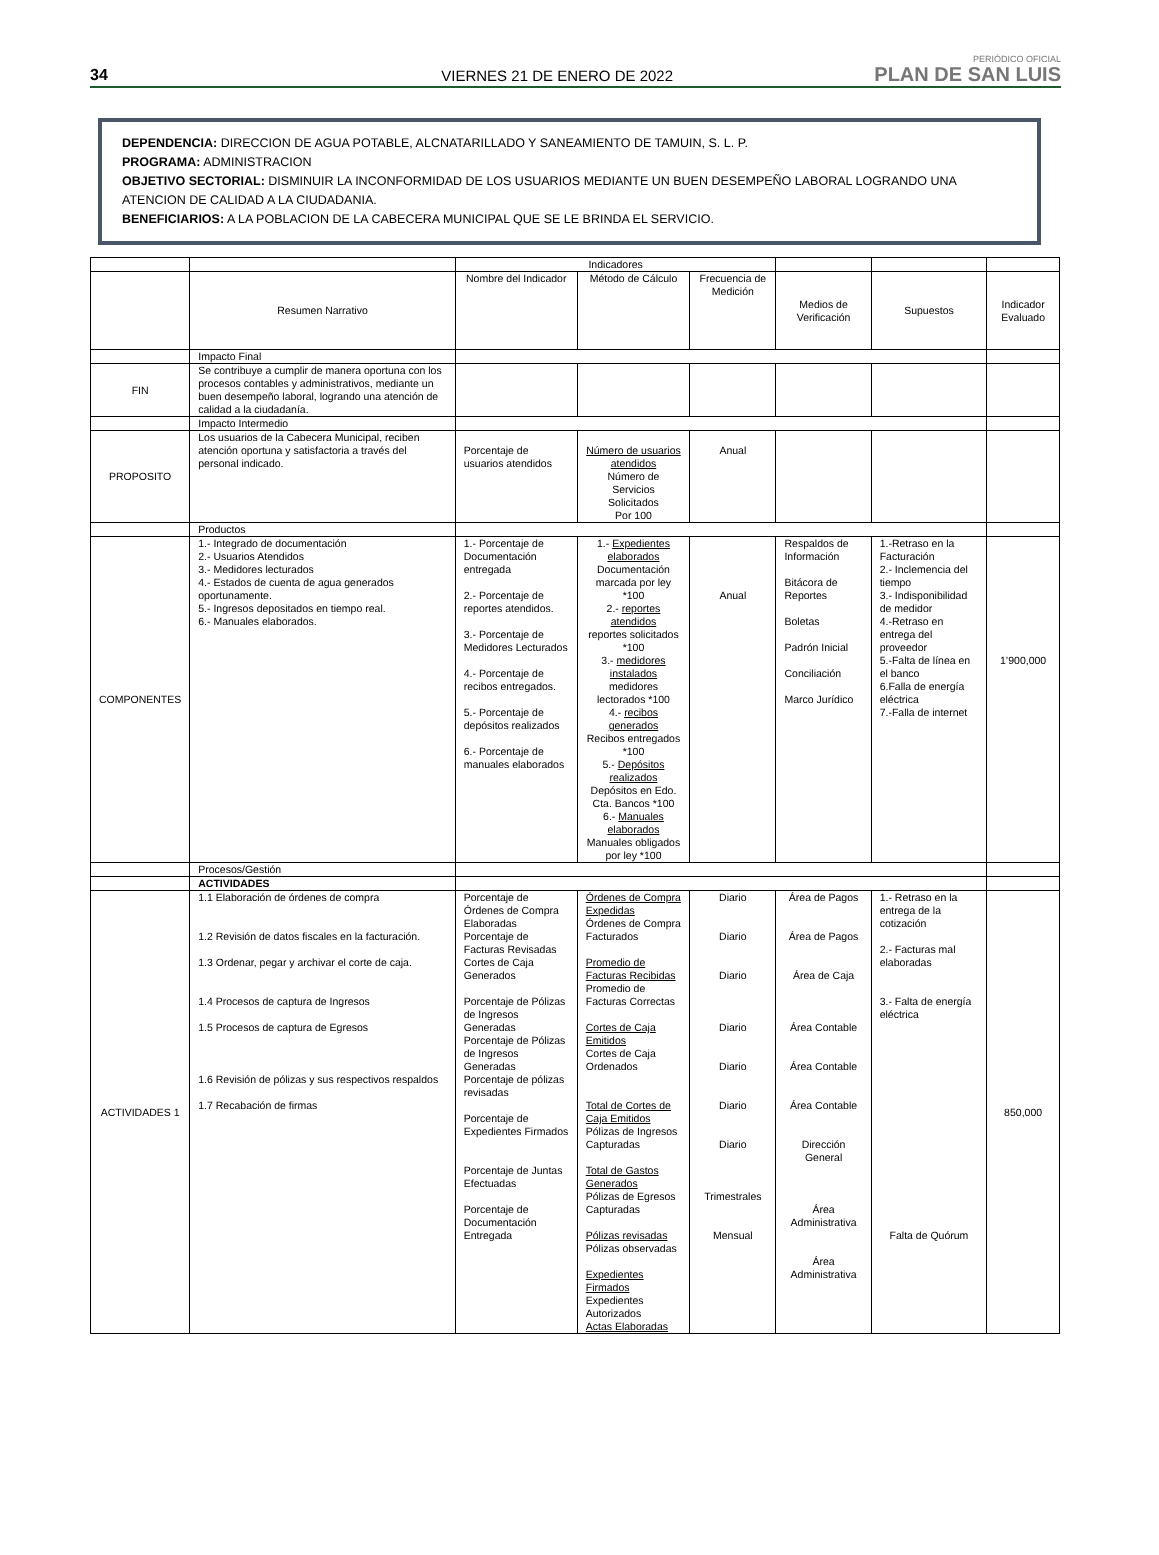34
VIERNES 21 DE ENERO DE 2022
PERIÓDICO OFICIAL
PLAN DE SAN LUIS
DEPENDENCIA: DIRECCION DE AGUA POTABLE, ALCNATARILLADO Y SANEAMIENTO DE TAMUIN, S. L. P.
PROGRAMA: ADMINISTRACION
OBJETIVO SECTORIAL: DISMINUIR LA INCONFORMIDAD DE LOS USUARIOS MEDIANTE UN BUEN DESEMPEÑO LABORAL LOGRANDO UNA ATENCION DE CALIDAD A LA CIUDADANIA.
BENEFICIARIOS: A LA POBLACION DE LA CABECERA MUNICIPAL QUE SE LE BRINDA EL SERVICIO.
| | | Indicadores | | | | | |
| --- | --- | --- | --- | --- | --- | --- | --- |
| | Resumen Narrativo | Nombre del Indicador | Método de Cálculo | Frecuencia de Medición | Medios de Verificación | Supuestos | Indicador Evaluado |
| | Impacto Final | | | | | | |
| FIN | Se contribuye a cumplir de manera oportuna con los procesos contables y administrativos, mediante un buen desempeño laboral, logrando una atención de calidad a la ciudadanía. | | | | | | |
| | Impacto Intermedio | | | | | | |
| PROPOSITO | Los usuarios de la Cabecera Municipal, reciben atención oportuna y satisfactoria a través del personal indicado. | Porcentaje de usuarios atendidos | Número de usuarios atendidos Número de Servicios Solicitados Por 100 | Anual | | | |
| | Productos | | | | | | |
| COMPONENTES | 1.- Integrado de documentación 2.- Usuarios Atendidos 3.- Medidores lecturados 4.- Estados de cuenta de agua generados oportunamente. 5.- Ingresos depositados en tiempo real. 6.- Manuales elaborados. | 1.- Porcentaje de Documentación entregada 2.- Porcentaje de reportes atendidos. 3.- Porcentaje de Medidores Lecturados 4.- Porcentaje de recibos entregados. 5.- Porcentaje de depósitos realizados 6.- Porcentaje de manuales elaborados | 1.- Expedientes elaborados Documentación marcada por ley *100 2.- reportes atendidos reportes solicitados *100 3.- medidores instalados medidores lectorados *100 4.- recibos generados Recibos entregados *100 5.- Depósitos realizados Depósitos en Edo. Cta. Bancos *100 6.- Manuales elaborados Manuales obligados por ley *100 | Anual | Respaldos de Información Bitácora de Reportes Boletas Padrón Inicial Conciliación Marco Jurídico | 1.-Retraso en la Facturación 2.- Inclemencia del tiempo 3.- Indisponibilidad de medidor 4.-Retraso en entrega del proveedor 5.-Falta de línea en el banco 6.Falla de energía eléctrica 7.-Falla de internet | 1’900,000 |
| | Procesos/Gestión | | | | | | |
| | ACTIVIDADES | | | | | | |
| ACTIVIDADES 1 | 1.1 Elaboración de órdenes de compra 1.2 Revisión de datos fiscales en la facturación. 1.3 Ordenar, pegar y archivar el corte de caja. 1.4 Procesos de captura de Ingresos 1.5 Procesos de captura de Egresos 1.6 Revisión de pólizas y sus respectivos respaldos 1.7 Recabación de firmas | Porcentaje de Órdenes de Compra Elaboradas Porcentaje de Facturas Revisadas Cortes de Caja Generados Porcentaje de Pólizas de Ingresos Generadas Porcentaje de Pólizas de Ingresos Generadas Porcentaje de pólizas revisadas Porcentaje de Expedientes Firmados Porcentaje de Juntas Efectuadas Porcentaje de Documentación Entregada | Órdenes de Compra Expedidas Órdenes de Compra Facturados Promedio de Facturas Recibidas Promedio de Facturas Correctas Cortes de Caja Emitidos Cortes de Caja Ordenados Total de Cortes de Caja Emitidos Pólizas de Ingresos Capturadas Total de Gastos Generados Pólizas de Egresos Capturadas Pólizas revisadas Pólizas observadas Expedientes Firmados Expedientes Autorizados Actas Elaboradas | Diario Diario Diario Diario Diario Diario Diario Trimestrales Mensual | Área de Pagos Área de Pagos Área de Caja Área Contable Área Contable Área Contable Dirección General Área Administrativa Área Administrativa | 1.- Retraso en la entrega de la cotización 2.- Facturas mal elaboradas 3.- Falta de energía eléctrica Falta de Quórum | 850,000 |